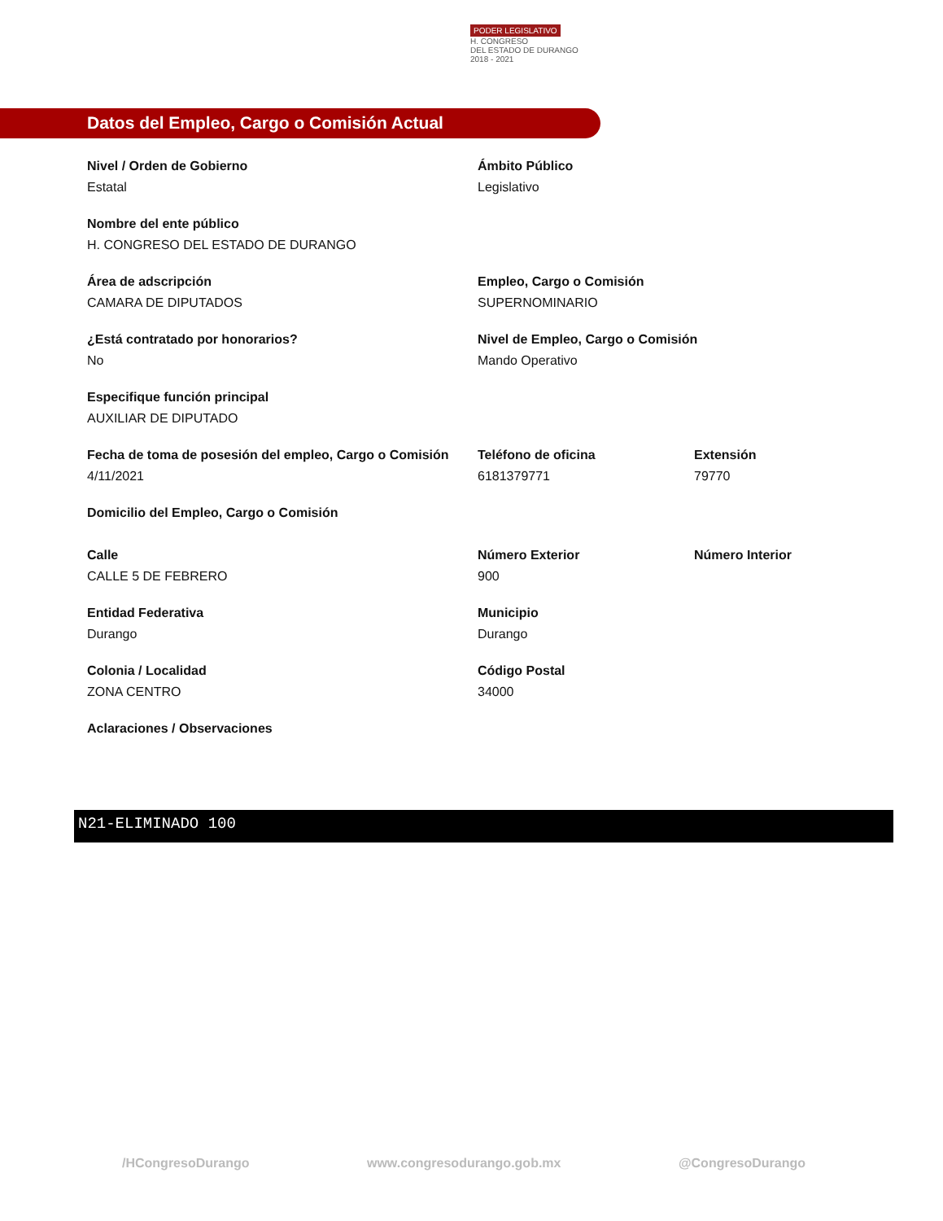PODER LEGISLATIVO
H. CONGRESO
DEL ESTADO DE DURANGO
2018 - 2021
Datos del Empleo, Cargo o Comisión Actual
Nivel / Orden de Gobierno
Estatal
Ámbito Público
Legislativo
Nombre del ente público
H. CONGRESO DEL ESTADO DE DURANGO
Área de adscripción
CAMARA DE DIPUTADOS
Empleo, Cargo o Comisión
SUPERNOMINARIO
¿Está contratado por honorarios?
No
Nivel de Empleo, Cargo o Comisión
Mando Operativo
Especifique función principal
AUXILIAR DE DIPUTADO
Fecha de toma de posesión del empleo, Cargo o Comisión
4/11/2021
Teléfono de oficina
6181379771
Extensión
79770
Domicilio del Empleo, Cargo o Comisión
Calle
CALLE 5 DE FEBRERO
Número Exterior
900
Número Interior
Entidad Federativa
Durango
Municipio
Durango
Colonia / Localidad
ZONA CENTRO
Código Postal
34000
Aclaraciones / Observaciones
N21-ELIMINADO 100
/HCongresoDurango www.congresodurango.gob.mx @CongresoDurango